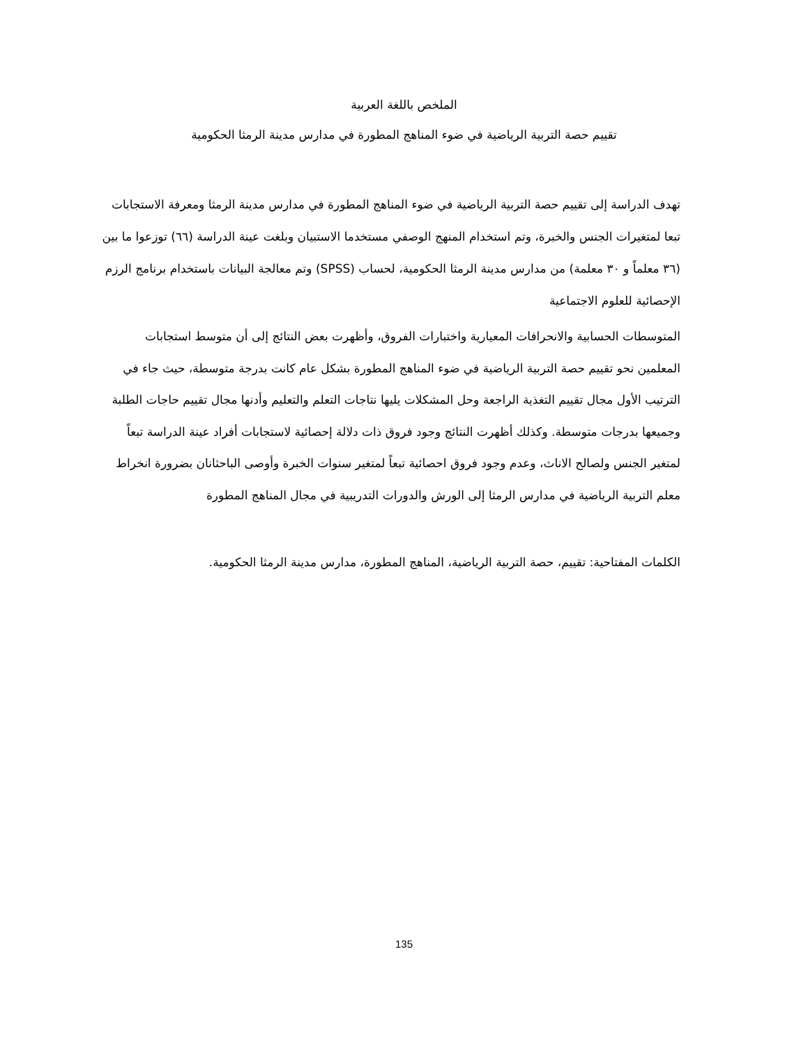الملخص باللغة العربية
تقييم حصة التربية الرياضية في ضوء المناهج المطورة في مدارس مدينة الرمثا الحكومية
تهدف الدراسة إلى تقييم حصة التربية الرياضية في ضوء المناهج المطورة في مدارس مدينة الرمثا ومعرفة الاستجابات تبعا لمتغيرات الجنس والخبرة، وتم استخدام المنهج الوصفي مستخدما الاستبيان وبلغت عينة الدراسة (٦٦) توزعوا ما بين (٣٦ معلماً و ٣٠ معلمة) من مدارس مدينة الرمثا الحكومية، لحساب (SPSS) وتم معالجة البيانات باستخدام برنامج الرزم الإحصائية للعلوم الاجتماعية
المتوسطات الحسابية والانحرافات المعيارية واختبارات الفروق، وأظهرت بعض النتائج إلى أن متوسط استجابات المعلمين نحو تقييم حصة التربية الرياضية في ضوء المناهج المطورة بشكل عام كانت بدرجة متوسطة، حيث جاء في الترتيب الأول مجال تقييم التغذية الراجعة وحل المشكلات يليها نتاجات التعلم والتعليم وأدنها مجال تقييم حاجات الطلبة وجميعها بدرجات متوسطة. وكذلك أظهرت النتائج وجود فروق ذات دلالة إحصائية لاستجابات أفراد عينة الدراسة تبعاً لمتغير الجنس ولصالح الاناث، وعدم وجود فروق احصائية تبعاً لمتغير سنوات الخبرة وأوصى الباحثانان بضرورة انخراط معلم التربية الرياضية في مدارس الرمثا إلى الورش والدورات التدريبية في مجال المناهج المطورة
الكلمات المفتاحية: تقييم، حصة التربية الرياضية، المناهج المطورة، مدارس مدينة الرمثا الحكومية.
135